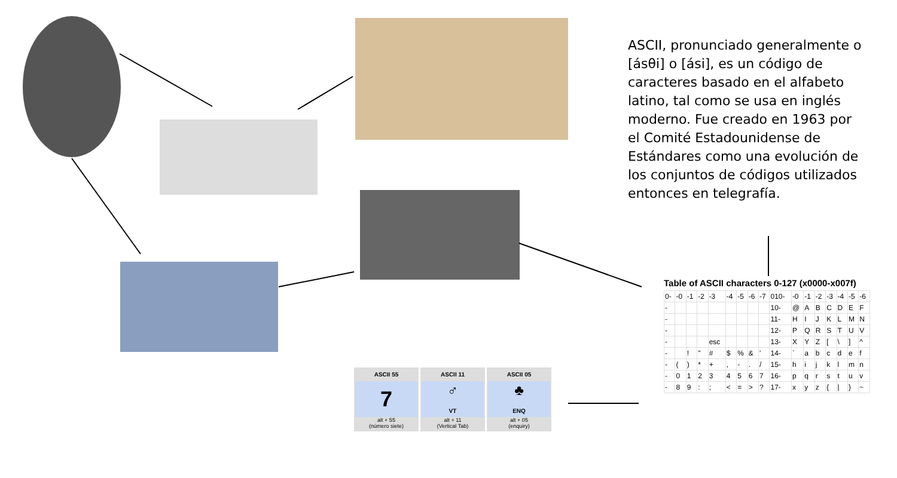ASCII, pronunciado generalmente o [ásθi] o [ási], es un código de caracteres basado en el alfabeto latino, tal como se usa en inglés moderno. Fue creado en 1963 por el Comité Estadounidense de Estándares como una evolución de los conjuntos de códigos utilizados entonces en telegrafía.
Table of ASCII characters 0-127 (x0000-x007f)
| 0- | -0 | -1 | -2 | -3 | -4 | -5 | -6 | -7 | 010- | -0 | -1 | -2 | -3 | -4 | -5 | -6 |
| - | | | | | | | | | 10- | @ | A | B | C | D | E | F |
| - | | | | | | | | | 11- | H | I | J | K | L | M | N |
| - | | | | | | | | | 12- | P | Q | R | S | T | U | V |
| - | | | | esc | | | | | 13- | X | Y | Z | [ | \ | ] | ^ |
| - | | ! | " | # | $ | % | & | ' | 14- | ` | a | b | c | d | e | f |
| - | ( | ) | * | + | , | - | . | / | 15- | h | i | j | k | l | m | n |
| - | 0 | 1 | 2 | 3 | 4 | 5 | 6 | 7 | 16- | p | q | r | s | t | u | v |
| - | 8 | 9 | : | ; | < | = | > | ? | 17- | x | y | z | { | / | } | ~ |
ASCII 55
7
alt + 55
(número siete)
ASCII 11
♂
VT
alt + 11
(Vertical Tab)
ASCII 05
♣
ENQ
alt + 05
(enquiry)